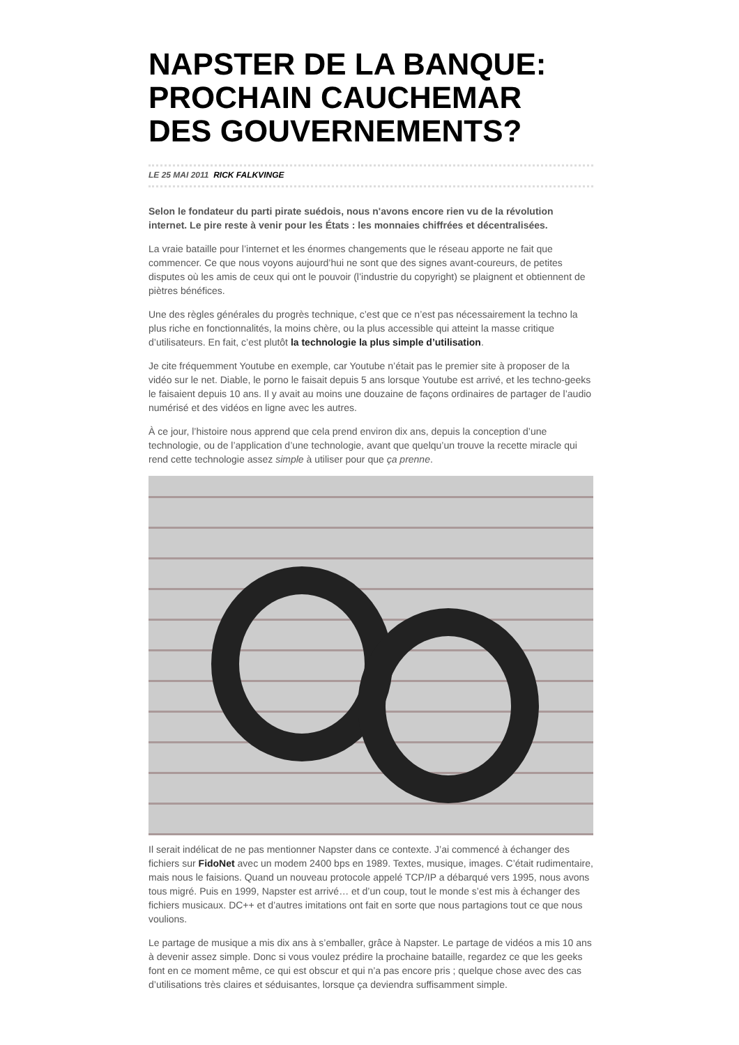NAPSTER DE LA BANQUE: PROCHAIN CAUCHEMAR DES GOUVERNEMENTS?
LE 25 MAI 2011 RICK FALKVINGE
Selon le fondateur du parti pirate suédois, nous n'avons encore rien vu de la révolution internet. Le pire reste à venir pour les États : les monnaies chiffrées et décentralisées.
La vraie bataille pour l’internet et les énormes changements que le réseau apporte ne fait que commencer. Ce que nous voyons aujourd’hui ne sont que des signes avant-coureurs, de petites disputes où les amis de ceux qui ont le pouvoir (l’industrie du copyright) se plaignent et obtiennent de piètres bénéfices.
Une des règles générales du progrès technique, c’est que ce n’est pas nécessairement la techno la plus riche en fonctionnalités, la moins chère, ou la plus accessible qui atteint la masse critique d’utilisateurs. En fait, c’est plutôt la technologie la plus simple d’utilisation.
Je cite fréquemment Youtube en exemple, car Youtube n’était pas le premier site à proposer de la vidéo sur le net. Diable, le porno le faisait depuis 5 ans lorsque Youtube est arrivé, et les techno-geeks le faisaient depuis 10 ans. Il y avait au moins une douzaine de façons ordinaires de partager de l’audio numérisé et des vidéos en ligne avec les autres.
À ce jour, l’histoire nous apprend que cela prend environ dix ans, depuis la conception d’une technologie, ou de l’application d’une technologie, avant que quelqu’un trouve la recette miracle qui rend cette technologie assez simple à utiliser pour que ça prenne.
Il serait indélicat de ne pas mentionner Napster dans ce contexte. J’ai commencé à échanger des fichiers sur FidoNet avec un modem 2400 bps en 1989. Textes, musique, images. C’était rudimentaire, mais nous le faisions. Quand un nouveau protocole appelé TCP/IP a débarqué vers 1995, nous avons tous migré. Puis en 1999, Napster est arrivé… et d’un coup, tout le monde s’est mis à échanger des fichiers musicaux. DC++ et d’autres imitations ont fait en sorte que nous partagions tout ce que nous voulions.
Le partage de musique a mis dix ans à s’emballer, grâce à Napster. Le partage de vidéos a mis 10 ans à devenir assez simple. Donc si vous voulez prédire la prochaine bataille, regardez ce que les geeks font en ce moment même, ce qui est obscur et qui n’a pas encore pris ; quelque chose avec des cas d’utilisations très claires et séduisantes, lorsque ça deviendra suffisamment simple.